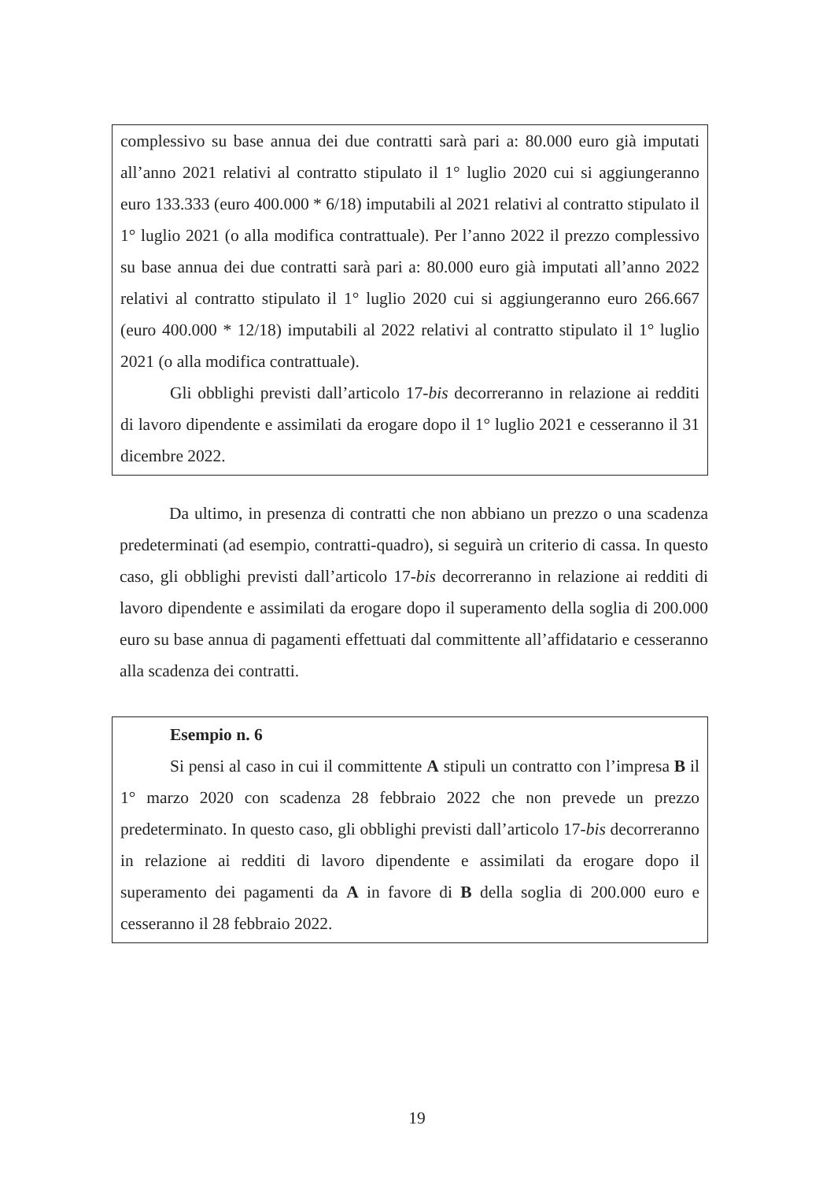complessivo su base annua dei due contratti sarà pari a: 80.000 euro già imputati all’anno 2021 relativi al contratto stipulato il 1° luglio 2020 cui si aggiungeranno euro 133.333 (euro 400.000 * 6/18) imputabili al 2021 relativi al contratto stipulato il 1° luglio 2021 (o alla modifica contrattuale). Per l’anno 2022 il prezzo complessivo su base annua dei due contratti sarà pari a: 80.000 euro già imputati all’anno 2022 relativi al contratto stipulato il 1° luglio 2020 cui si aggiungeranno euro 266.667 (euro 400.000 * 12/18) imputabili al 2022 relativi al contratto stipulato il 1° luglio 2021 (o alla modifica contrattuale).
Gli obblighi previsti dall’articolo 17-bis decorreranno in relazione ai redditi di lavoro dipendente e assimilati da erogare dopo il 1° luglio 2021 e cesseranno il 31 dicembre 2022.
Da ultimo, in presenza di contratti che non abbiano un prezzo o una scadenza predeterminati (ad esempio, contratti-quadro), si seguirà un criterio di cassa. In questo caso, gli obblighi previsti dall’articolo 17-bis decorreranno in relazione ai redditi di lavoro dipendente e assimilati da erogare dopo il superamento della soglia di 200.000 euro su base annua di pagamenti effettuati dal committente all’affidatario e cesseranno alla scadenza dei contratti.
Esempio n. 6
Si pensi al caso in cui il committente A stipuli un contratto con l’impresa B il 1° marzo 2020 con scadenza 28 febbraio 2022 che non prevede un prezzo predeterminato. In questo caso, gli obblighi previsti dall’articolo 17-bis decorreranno in relazione ai redditi di lavoro dipendente e assimilati da erogare dopo il superamento dei pagamenti da A in favore di B della soglia di 200.000 euro e cesseranno il 28 febbraio 2022.
19